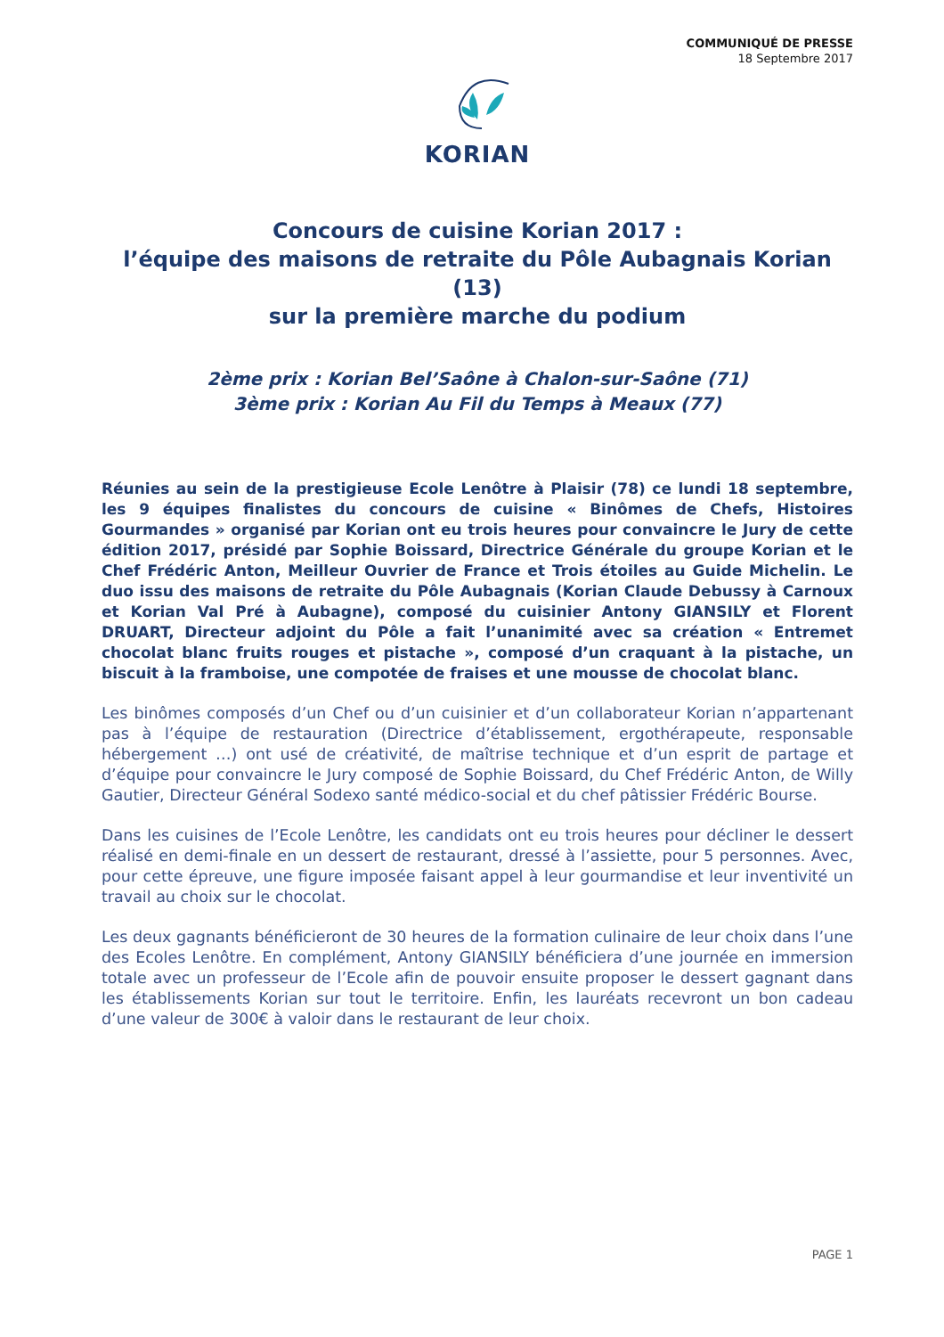COMMUNIQUÉ DE PRESSE
18 Septembre 2017
KORIAN
Concours de cuisine Korian 2017 :
l’équipe des maisons de retraite du Pôle Aubagnais Korian (13)
sur la première marche du podium
2ème prix : Korian Bel’Saône à Chalon-sur-Saône (71)
3ème prix : Korian Au Fil du Temps à Meaux (77)
Réunies au sein de la prestigieuse Ecole Lenôtre à Plaisir (78) ce lundi 18 septembre, les 9 équipes finalistes du concours de cuisine « Binômes de Chefs, Histoires Gourmandes » organisé par Korian ont eu trois heures pour convaincre le Jury de cette édition 2017, présidé par Sophie Boissard, Directrice Générale du groupe Korian et le Chef Frédéric Anton, Meilleur Ouvrier de France et Trois étoiles au Guide Michelin. Le duo issu des maisons de retraite du Pôle Aubagnais (Korian Claude Debussy à Carnoux et Korian Val Pré à Aubagne), composé du cuisinier Antony GIANSILY et Florent DRUART, Directeur adjoint du Pôle a fait l’unanimité avec sa création « Entremet chocolat blanc fruits rouges et pistache », composé d’un craquant à la pistache, un biscuit à la framboise, une compotée de fraises et une mousse de chocolat blanc.
Les binômes composés d’un Chef ou d’un cuisinier et d’un collaborateur Korian n’appartenant pas à l’équipe de restauration (Directrice d’établissement, ergothérapeute, responsable hébergement …) ont usé de créativité, de maîtrise technique et d’un esprit de partage et d’équipe pour convaincre le Jury composé de Sophie Boissard, du Chef Frédéric Anton, de Willy Gautier, Directeur Général Sodexo santé médico-social et du chef pâtissier Frédéric Bourse.
Dans les cuisines de l’Ecole Lenôtre, les candidats ont eu trois heures pour décliner le dessert réalisé en demi-finale en un dessert de restaurant, dressé à l’assiette, pour 5 personnes. Avec, pour cette épreuve, une figure imposée faisant appel à leur gourmandise et leur inventivité un travail au choix sur le chocolat.
Les deux gagnants bénéficieront de 30 heures de la formation culinaire de leur choix dans l’une des Ecoles Lenôtre. En complément, Antony GIANSILY bénéficiera d’une journée en immersion totale avec un professeur de l’Ecole afin de pouvoir ensuite proposer le dessert gagnant dans les établissements Korian sur tout le territoire. Enfin, les lauréats recevront un bon cadeau d’une valeur de 300€ à valoir dans le restaurant de leur choix.
PAGE 1